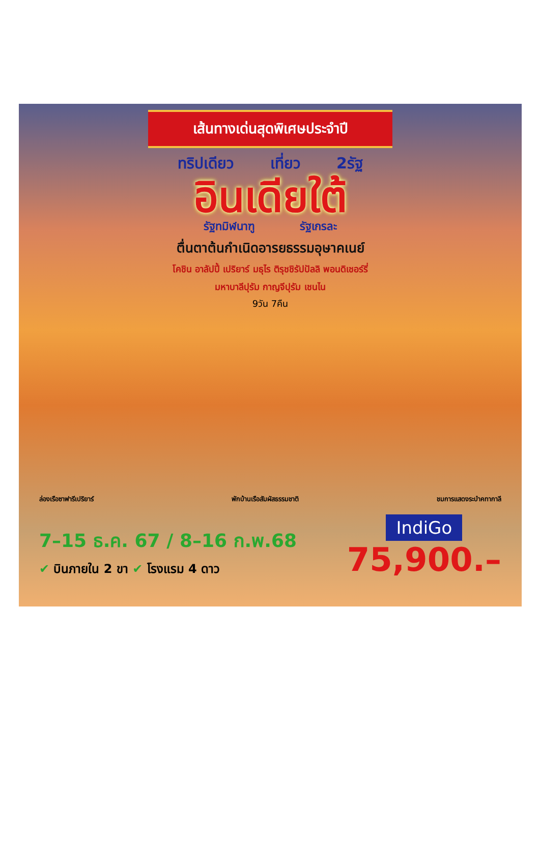เส้นทางเด่นสุดพิเศษประจำปี
ทริปเดียว เที่ยว 2รัฐ
อินเดียใต้
รัฐทมิฬนาฑู รัฐเกรละ
ตื่นตาต้นกำเนิดอารยธรรมอุษาคเนย์
โคชิน อาลัปปี้ เปริยาร์ มธุไร ติรุชชิรัปปัลลิ พอนดิเชอร์รี่
มหาบาลีปุรัม กาญจีปุรัม เชนไน
9วัน 7คืน
ล่องเรือซาฟารีเปริยาร์ พักบ้านเรือสัมผัสธรรมชาติ ชมการแสดงระบำคทากาลี
7–15 ธ.ค. 67 / 8–16 ก.พ.68
✔ บินภายใน 2 ขา ✔ โรงแรม 4 ดาว
IndiGo
75,900.–